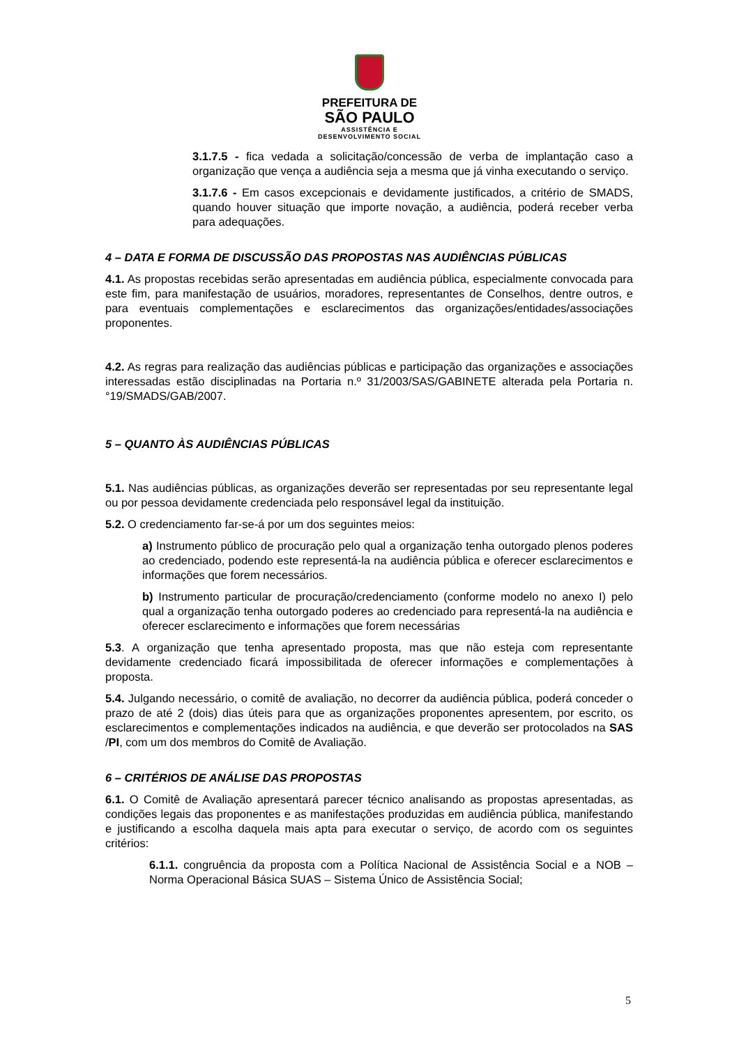PREFEITURA DE
SÃO PAULO
ASSISTÊNCIA E
DESENVOLVIMENTO SOCIAL
3.1.7.5 - fica vedada a solicitação/concessão de verba de implantação caso a organização que vença a audiência seja a mesma que já vinha executando o serviço.
3.1.7.6 - Em casos excepcionais e devidamente justificados, a critério de SMADS, quando houver situação que importe novação, a audiência, poderá receber verba para adequações.
4 – DATA E FORMA DE DISCUSSÃO DAS PROPOSTAS NAS AUDIÊNCIAS PÚBLICAS
4.1. As propostas recebidas serão apresentadas em audiência pública, especialmente convocada para este fim, para manifestação de usuários, moradores, representantes de Conselhos, dentre outros, e para eventuais complementações e esclarecimentos das organizações/entidades/associações proponentes.
4.2. As regras para realização das audiências públicas e participação das organizações e associações interessadas estão disciplinadas na Portaria n.º 31/2003/SAS/GABINETE alterada pela Portaria n.°19/SMADS/GAB/2007.
5 – QUANTO ÀS AUDIÊNCIAS PÚBLICAS
5.1. Nas audiências públicas, as organizações deverão ser representadas por seu representante legal ou por pessoa devidamente credenciada pelo responsável legal da instituição.
5.2. O credenciamento far-se-á por um dos seguintes meios:
a) Instrumento público de procuração pelo qual a organização tenha outorgado plenos poderes ao credenciado, podendo este representá-la na audiência pública e oferecer esclarecimentos e informações que forem necessários.
b) Instrumento particular de procuração/credenciamento (conforme modelo no anexo I) pelo qual a organização tenha outorgado poderes ao credenciado para representá-la na audiência e oferecer esclarecimento e informações que forem necessárias
5.3. A organização que tenha apresentado proposta, mas que não esteja com representante devidamente credenciado ficará impossibilitada de oferecer informações e complementações à proposta.
5.4. Julgando necessário, o comitê de avaliação, no decorrer da audiência pública, poderá conceder o prazo de até 2 (dois) dias úteis para que as organizações proponentes apresentem, por escrito, os esclarecimentos e complementações indicados na audiência, e que deverão ser protocolados na SAS /PI, com um dos membros do Comitê de Avaliação.
6 – CRITÉRIOS DE ANÁLISE DAS PROPOSTAS
6.1. O Comitê de Avaliação apresentará parecer técnico analisando as propostas apresentadas, as condições legais das proponentes e as manifestações produzidas em audiência pública, manifestando e justificando a escolha daquela mais apta para executar o serviço, de acordo com os seguintes critérios:
6.1.1. congruência da proposta com a Política Nacional de Assistência Social e a NOB – Norma Operacional Básica SUAS – Sistema Único de Assistência Social;
5